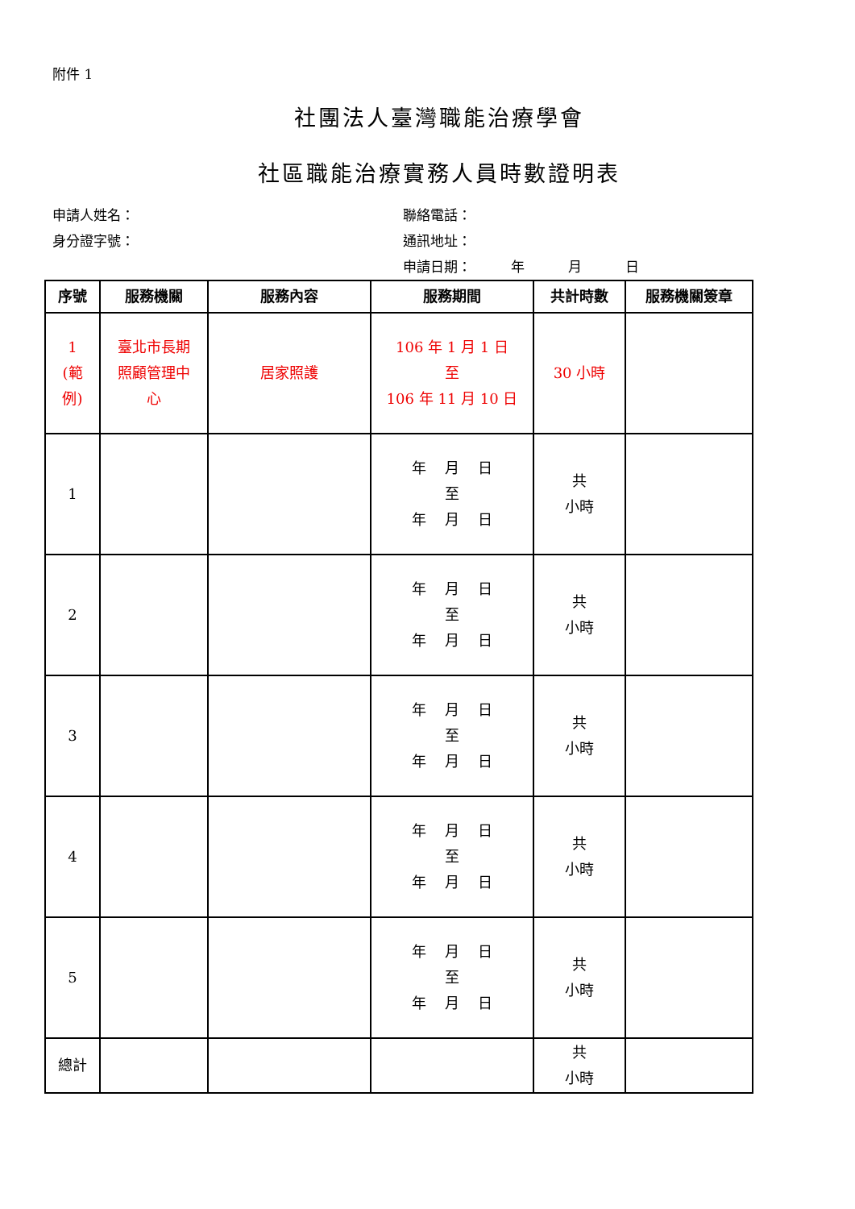附件 1
社團法人臺灣職能治療學會
社區職能治療實務人員時數證明表
申請人姓名： 聯絡電話：
身分證字號： 通訊地址：
申請日期： 年 月 日
| 序號 | 服務機關 | 服務內容 | 服務期間 | 共計時數 | 服務機關簽章 |
| --- | --- | --- | --- | --- | --- |
| 1 (範 例) | 臺北市長期 照顧管理中 心 | 居家照護 | 106 年 1 月 1 日 至 106 年 11 月 10 日 | 30 小時 | |
| 1 | | | 年 月 日 至 年 月 日 | 共 小時 | |
| 2 | | | 年 月 日 至 年 月 日 | 共 小時 | |
| 3 | | | 年 月 日 至 年 月 日 | 共 小時 | |
| 4 | | | 年 月 日 至 年 月 日 | 共 小時 | |
| 5 | | | 年 月 日 至 年 月 日 | 共 小時 | |
| 總計 | | | | 共 小時 | |